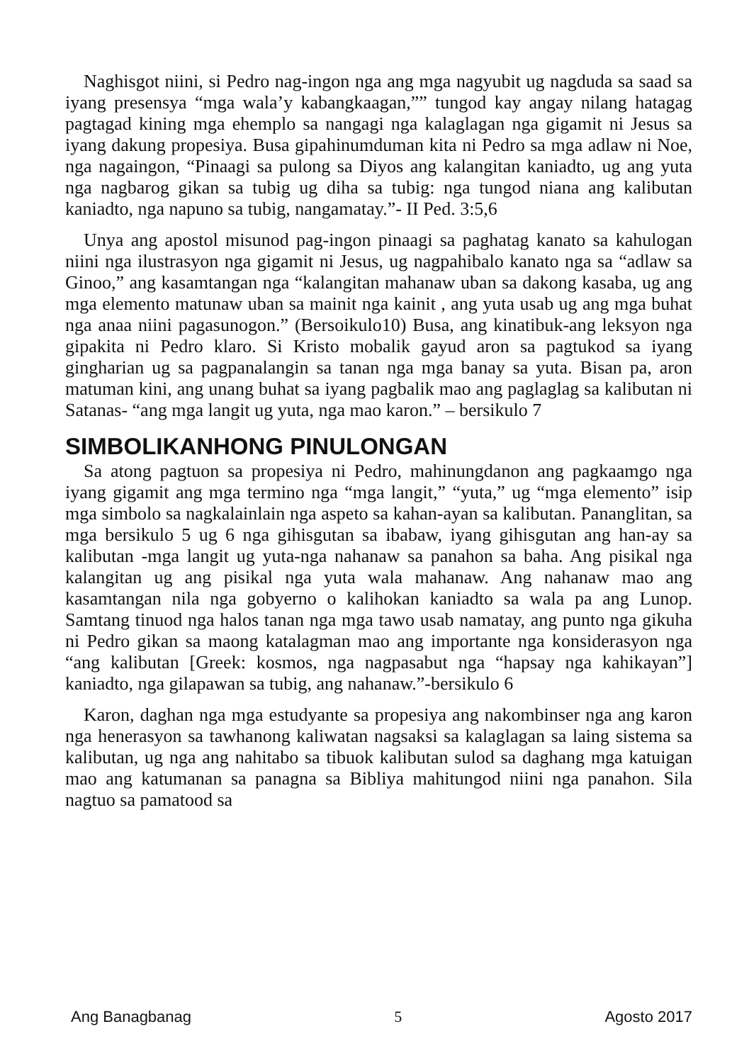Naghisgot niini, si Pedro nag-ingon nga ang mga nagyubit ug nagduda sa saad sa iyang presensya “mga wala’y kabangkaagan,”” tungod kay angay nilang hatagag pagtagad kining mga ehemplo sa nangagi nga kalaglagan nga gigamit ni Jesus sa iyang dakung propesiya. Busa gipahinumduman kita ni Pedro sa mga adlaw ni Noe, nga nagaingon, “Pinaagi sa pulong sa Diyos ang kalangitan kaniadto, ug ang yuta nga nagbarog gikan sa tubig ug diha sa tubig: nga tungod niana ang kalibutan kaniadto, nga napuno sa tubig, nangamatay.”- II Ped. 3:5,6
Unya ang apostol misunod pag-ingon pinaagi sa paghatag kanato sa kahulogan niini nga ilustrasyon nga gigamit ni Jesus, ug nagpahibalo kanato nga sa “adlaw sa Ginoo,” ang kasamtangan nga “kalangitan mahanaw uban sa dakong kasaba, ug ang mga elemento matunaw uban sa mainit nga kainit , ang yuta usab ug ang mga buhat nga anaa niini pagasunogon.” (Bersoikulo10) Busa, ang kinatibuk-ang leksyon nga gipakita ni Pedro klaro. Si Kristo mobalik gayud aron sa pagtukod sa iyang gingharian ug sa pagpanalangin sa tanan nga mga banay sa yuta. Bisan pa, aron matuman kini, ang unang buhat sa iyang pagbalik mao ang paglaglag sa kalibutan ni Satanas- “ang mga langit ug yuta, nga mao karon.” – bersikulo 7
SIMBOLIKANHONG PINULONGAN
Sa atong pagtuon sa propesiya ni Pedro, mahinungdanon ang pagkaamgo nga iyang gigamit ang mga termino nga “mga langit,” “yuta,” ug “mga elemento” isip mga simbolo sa nagkalainlain nga aspeto sa kahan-ayan sa kalibutan. Pananglitan, sa mga bersikulo 5 ug 6 nga gihisgutan sa ibabaw, iyang gihisgutan ang han-ay sa kalibutan -mga langit ug yuta-nga nahanaw sa panahon sa baha. Ang pisikal nga kalangitan ug ang pisikal nga yuta wala mahanaw. Ang nahanaw mao ang kasamtangan nila nga gobyerno o kalihokan kaniadto sa wala pa ang Lunop. Samtang tinuod nga halos tanan nga mga tawo usab namatay, ang punto nga gikuha ni Pedro gikan sa maong katalagman mao ang importante nga konsiderasyon nga “ang kalibutan [Greek: kosmos, nga nagpasabut nga “hapsay nga kahikayan”] kaniadto, nga gilapawan sa tubig, ang nahanaw.”-bersikulo 6
Karon, daghan nga mga estudyante sa propesiya ang nakombinser nga ang karon nga henerasyon sa tawhanong kaliwatan nagsaksi sa kalaglagan sa laing sistema sa kalibutan, ug nga ang nahitabo sa tibuok kalibutan sulod sa daghang mga katuigan mao ang katumanan sa panagna sa Bibliya mahitungod niini nga panahon. Sila nagtuo sa pamatood sa
Ang Banagbanag 5 Agosto 2017